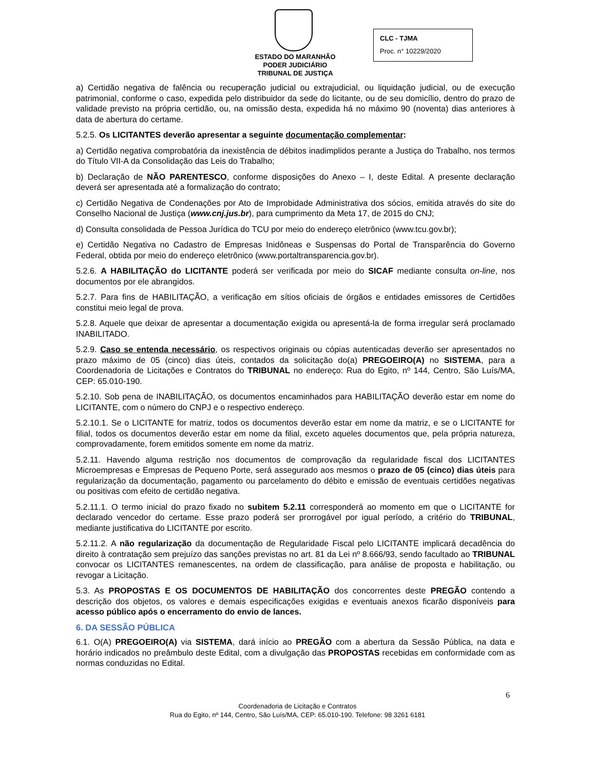ESTADO DO MARANHÃO
PODER JUDICIÁRIO
TRIBUNAL DE JUSTIÇA
CLC - TJMA
Proc. n° 10229/2020
a) Certidão negativa de falência ou recuperação judicial ou extrajudicial, ou liquidação judicial, ou de execução patrimonial, conforme o caso, expedida pelo distribuidor da sede do licitante, ou de seu domicílio, dentro do prazo de validade previsto na própria certidão, ou, na omissão desta, expedida há no máximo 90 (noventa) dias anteriores à data de abertura do certame.
5.2.5. Os LICITANTES deverão apresentar a seguinte documentação complementar:
a) Certidão negativa comprobatória da inexistência de débitos inadimplidos perante a Justiça do Trabalho, nos termos do Título VII-A da Consolidação das Leis do Trabalho;
b) Declaração de NÃO PARENTESCO, conforme disposições do Anexo – I, deste Edital. A presente declaração deverá ser apresentada até a formalização do contrato;
c) Certidão Negativa de Condenações por Ato de Improbidade Administrativa dos sócios, emitida através do site do Conselho Nacional de Justiça (www.cnj.jus.br), para cumprimento da Meta 17, de 2015 do CNJ;
d) Consulta consolidada de Pessoa Jurídica do TCU por meio do endereço eletrônico (www.tcu.gov.br);
e) Certidão Negativa no Cadastro de Empresas Inidôneas e Suspensas do Portal de Transparência do Governo Federal, obtida por meio do endereço eletrônico (www.portaltransparencia.gov.br).
5.2.6. A HABILITAÇÃO do LICITANTE poderá ser verificada por meio do SICAF mediante consulta on-line, nos documentos por ele abrangidos.
5.2.7. Para fins de HABILITAÇÃO, a verificação em sítios oficiais de órgãos e entidades emissores de Certidões constitui meio legal de prova.
5.2.8. Aquele que deixar de apresentar a documentação exigida ou apresentá-la de forma irregular será proclamado INABILITADO.
5.2.9. Caso se entenda necessário, os respectivos originais ou cópias autenticadas deverão ser apresentados no prazo máximo de 05 (cinco) dias úteis, contados da solicitação do(a) PREGOEIRO(A) no SISTEMA, para a Coordenadoria de Licitações e Contratos do TRIBUNAL no endereço: Rua do Egito, nº 144, Centro, São Luís/MA, CEP: 65.010-190.
5.2.10. Sob pena de INABILITAÇÃO, os documentos encaminhados para HABILITAÇÃO deverão estar em nome do LICITANTE, com o número do CNPJ e o respectivo endereço.
5.2.10.1. Se o LICITANTE for matriz, todos os documentos deverão estar em nome da matriz, e se o LICITANTE for filial, todos os documentos deverão estar em nome da filial, exceto aqueles documentos que, pela própria natureza, comprovadamente, forem emitidos somente em nome da matriz.
5.2.11. Havendo alguma restrição nos documentos de comprovação da regularidade fiscal dos LICITANTES Microempresas e Empresas de Pequeno Porte, será assegurado aos mesmos o prazo de 05 (cinco) dias úteis para regularização da documentação, pagamento ou parcelamento do débito e emissão de eventuais certidões negativas ou positivas com efeito de certidão negativa.
5.2.11.1. O termo inicial do prazo fixado no subitem 5.2.11 corresponderá ao momento em que o LICITANTE for declarado vencedor do certame. Esse prazo poderá ser prorrogável por igual período, a critério do TRIBUNAL, mediante justificativa do LICITANTE por escrito.
5.2.11.2. A não regularização da documentação de Regularidade Fiscal pelo LICITANTE implicará decadência do direito à contratação sem prejuízo das sanções previstas no art. 81 da Lei nº 8.666/93, sendo facultado ao TRIBUNAL convocar os LICITANTES remanescentes, na ordem de classificação, para análise de proposta e habilitação, ou revogar a Licitação.
5.3. As PROPOSTAS E OS DOCUMENTOS DE HABILITAÇÃO dos concorrentes deste PREGÃO contendo a descrição dos objetos, os valores e demais especificações exigidas e eventuais anexos ficarão disponíveis para acesso público após o encerramento do envio de lances.
6. DA SESSÃO PÚBLICA
6.1. O(A) PREGOEIRO(A) via SISTEMA, dará início ao PREGÃO com a abertura da Sessão Pública, na data e horário indicados no preâmbulo deste Edital, com a divulgação das PROPOSTAS recebidas em conformidade com as normas conduzidas no Edital.
6
Coordenadoria de Licitação e Contratos
Rua do Egito, nº 144, Centro, São Luís/MA, CEP: 65.010-190. Telefone: 98 3261 6181